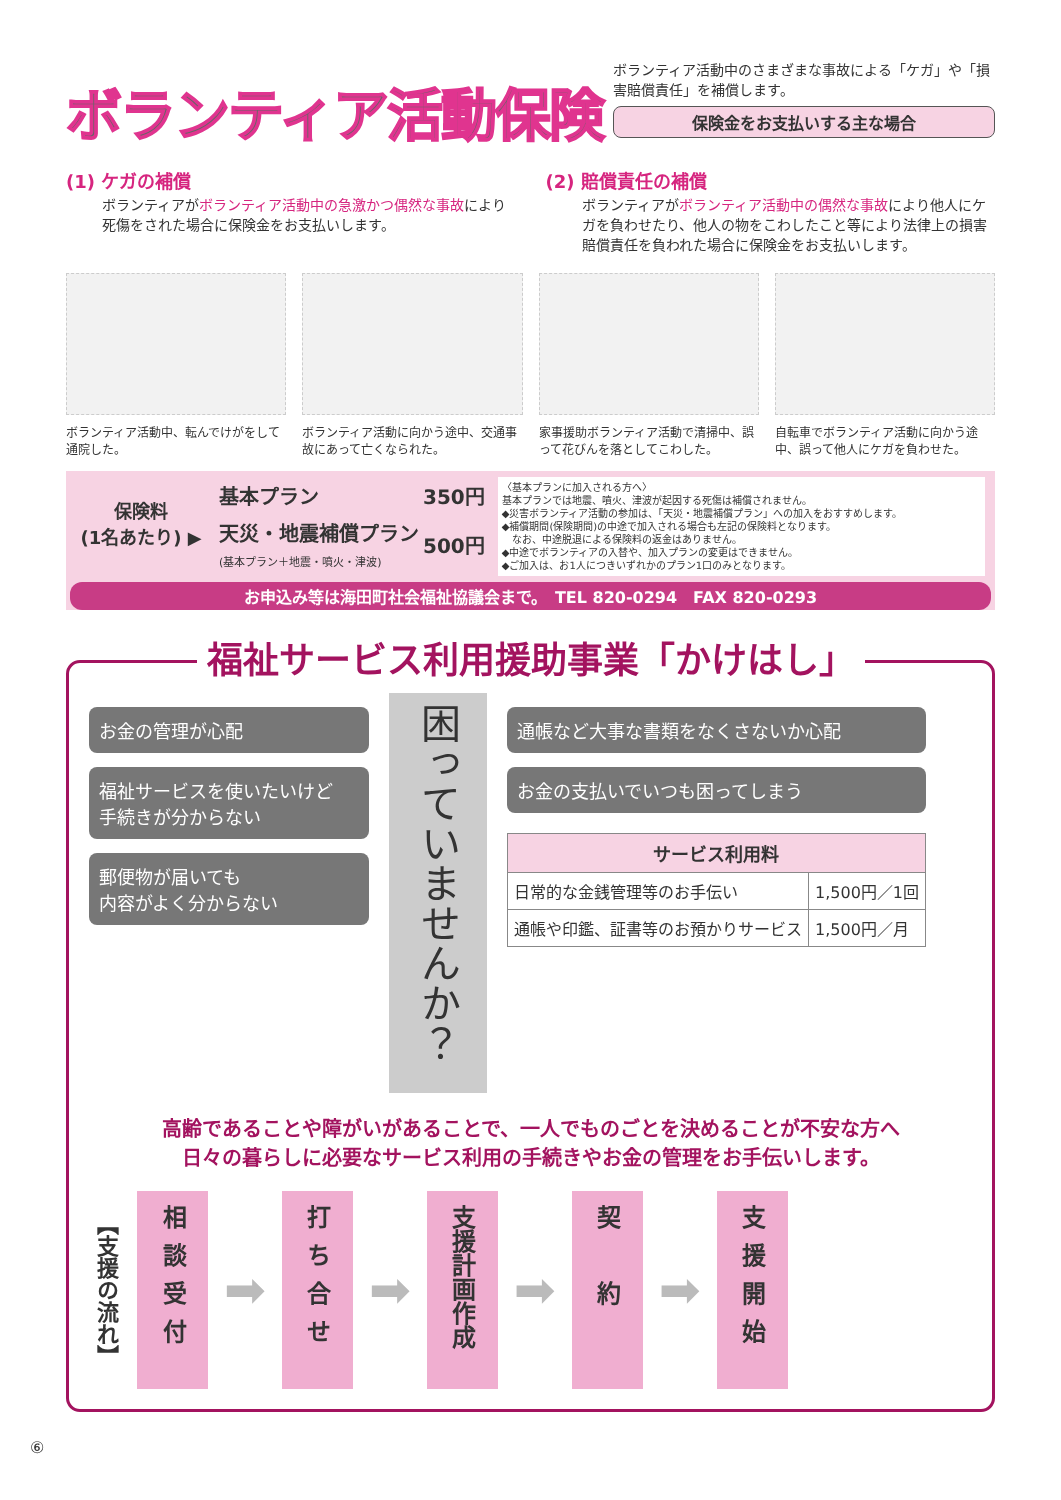ボランティア活動保険
ボランティア活動中のさまざまな事故による「ケガ」や「損害賠償責任」を補償します。
保険金をお支払いする主な場合
(1) ケガの補償
ボランティアがボランティア活動中の急激かつ偶然な事故により死傷をされた場合に保険金をお支払いします。
(2) 賠償責任の補償
ボランティアがボランティア活動中の偶然な事故により他人にケガを負わせたり、他人の物をこわしたこと等により法律上の損害賠償責任を負われた場合に保険金をお支払いします。
ボランティア活動中、転んでけがをして通院した。
ボランティア活動に向かう途中、交通事故にあって亡くなられた。
家事援助ボランティア活動で清掃中、誤って花びんを落としてこわした。
自転車でボランティア活動に向かう途中、誤って他人にケガを負わせた。
保険料
(1名あたり) ▶
| 基本プラン | 350円 |
| 天災・地震補償プラン (基本プラン＋地震・噴火・津波) | 500円 |
〈基本プランに加入される方へ〉
基本プランでは地震、噴火、津波が起因する死傷は補償されません。
◆災害ボランティア活動の参加は、「天災・地震補償プラン」への加入をおすすめします。
◆補償期間(保険期間)の中途で加入される場合も左記の保険料となります。
　なお、中途脱退による保険料の返金はありません。
◆中途でボランティアの入替や、加入プランの変更はできません。
◆ご加入は、お1人につきいずれかのプラン1口のみとなります。
お申込み等は海田町社会福祉協議会まで。　TEL 820-0294　FAX 820-0293
福祉サービス利用援助事業「かけはし」
お金の管理が心配
福祉サービスを使いたいけど
手続きが分からない
郵便物が届いても
内容がよく分からない
困っていませんか？
通帳など大事な書類をなくさないか心配
お金の支払いでいつも困ってしまう
| サービス利用料 | |
| --- | --- |
| 日常的な金銭管理等のお手伝い | 1,500円／1回 |
| 通帳や印鑑、証書等のお預かりサービス | 1,500円／月 |
高齢であることや障がいがあることで、一人でものごとを決めることが不安な方へ
日々の暮らしに必要なサービス利用の手続きやお金の管理をお手伝いします。
【支援の流れ】
相談受付
➡
打ち合せ
➡
支援計画作成
➡
契　約
➡
支援開始
⑥